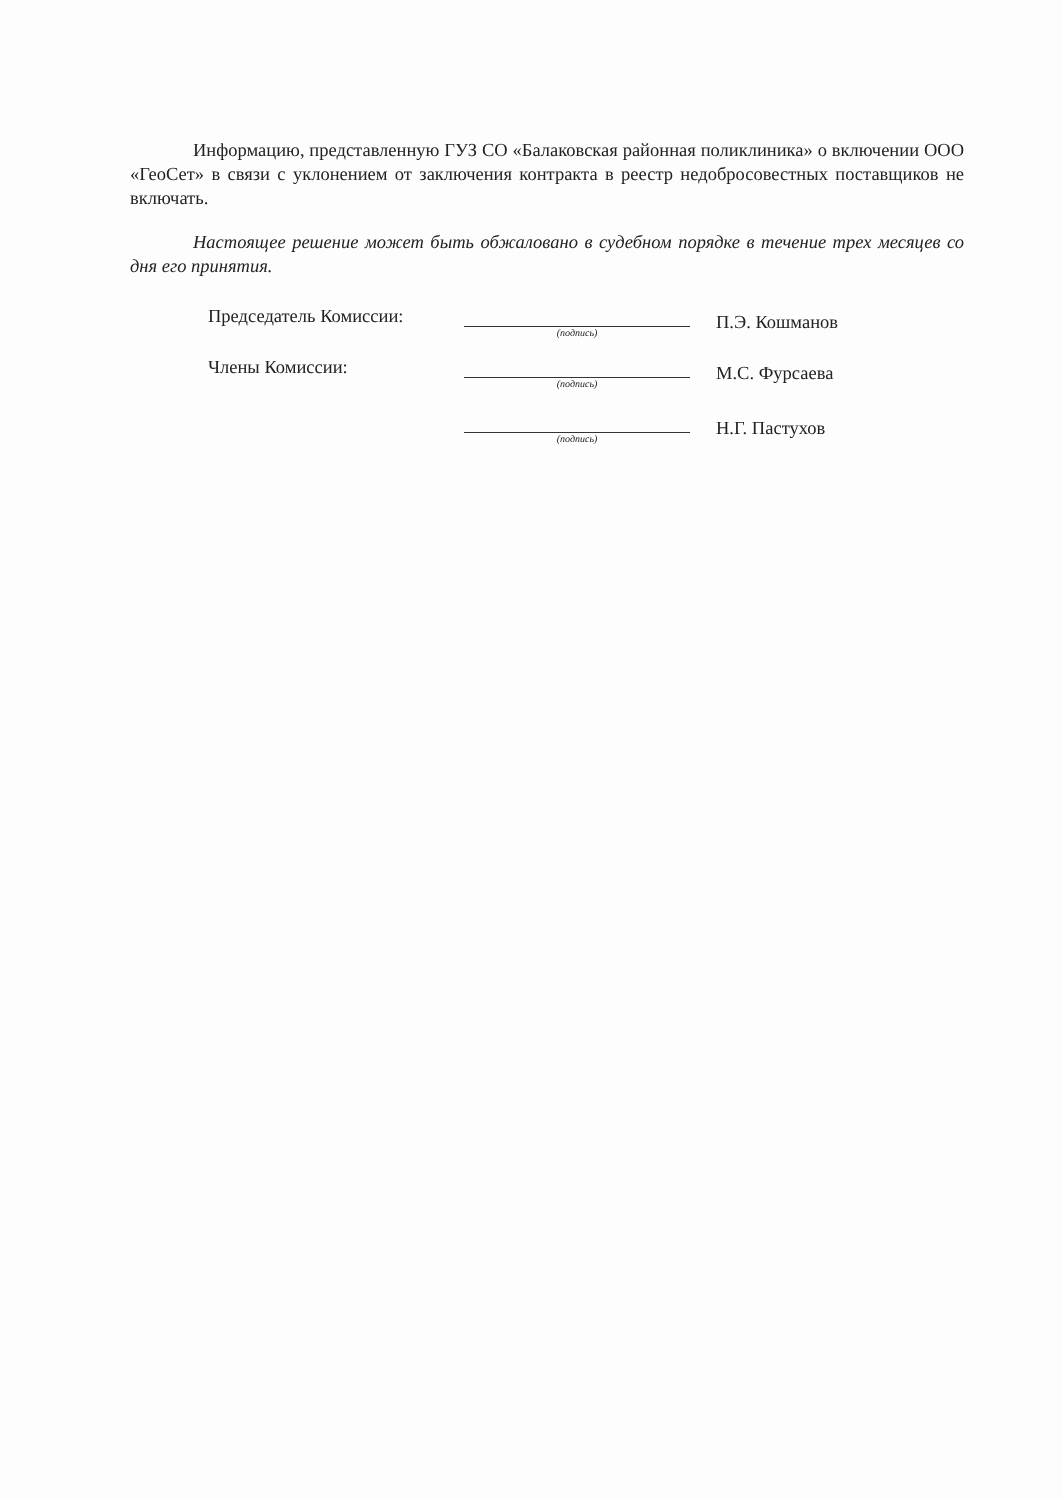Информацию, представленную ГУЗ СО «Балаковская районная поликлиника» о включении ООО «ГеоСет» в связи с уклонением от заключения контракта в реестр недобросовестных поставщиков не включать.
Настоящее решение может быть обжаловано в судебном порядке в течение трех месяцев со дня его принятия.
| Председатель Комиссии: | (подпись) | П.Э. Кошманов |
| Члены Комиссии: | (подпись) | М.С. Фурсаева |
| | (подпись) | Н.Г. Пастухов |